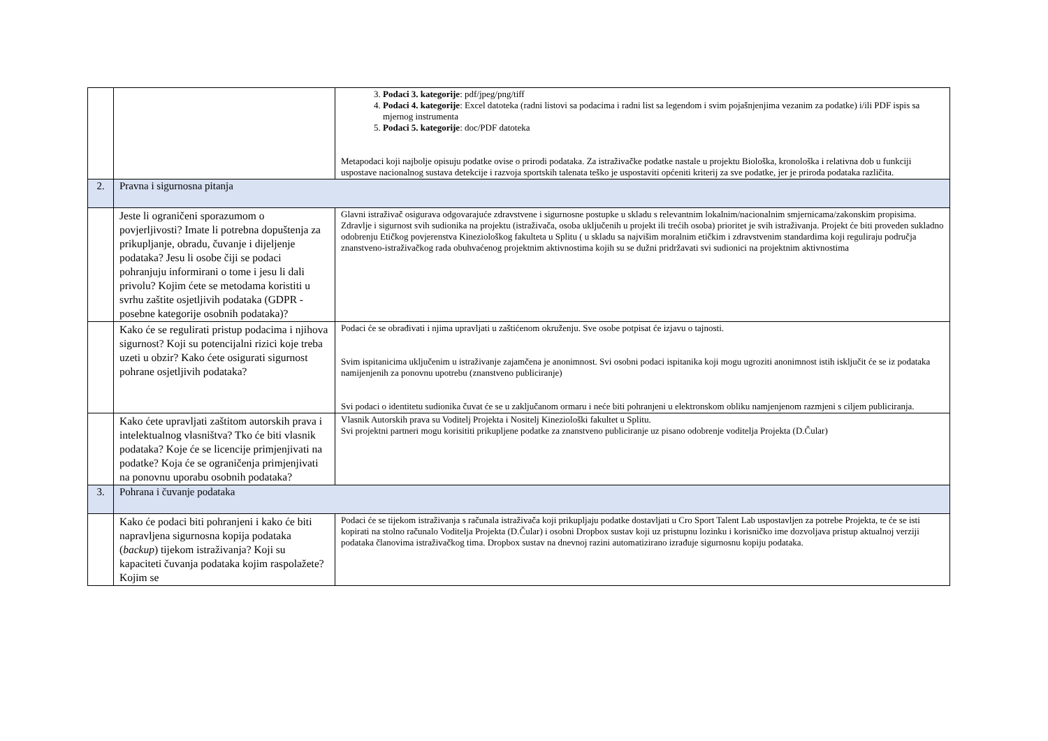| | | 3. Podaci 3. kategorije : pdf/jpeg/png/tiff 4. Podaci 4. kategorije : Excel datoteka (radni listovi sa podacima i radni list sa legendom i svim pojašnjenjima vezanim za podatke) i/ili PDF ispis sa mjernog instrumenta 5. Podaci 5. kategorije : doc/PDF datoteka Metapodaci koji najbolje opisuju podatke ovise o prirodi podataka. Za istraživačke podatke nastale u projektu Biološka, kronološka i relativna dob u funkciji uspostave nacionalnog sustava detekcije i razvoja sportskih talenata teško je uspostaviti općeniti kriterij za sve podatke, jer je priroda podataka različita. |
| 2. | Pravna i sigurnosna pitanja | |
| | Jeste li ograničeni sporazumom o povjerljivosti? Imate li potrebna dopuštenja za prikupljanje, obradu, čuvanje i dijeljenje podataka? Jesu li osobe čiji se podaci pohranjuju informirani o tome i jesu li dali privolu? Kojim ćete se metodama koristiti u svrhu zaštite osjetljivih podataka (GDPR - posebne kategorije osobnih podataka)? | Glavni istraživač osigurava odgovarajuće zdravstvene i sigurnosne postupke u skladu s relevantnim lokalnim/nacionalnim smjernicama/zakonskim propisima. Zdravlje i sigurnost svih sudionika na projektu (istraživača, osoba uključenih u projekt ili trećih osoba) prioritet je svih istraživanja. Projekt će biti proveden sukladno odobrenju Etičkog povjerenstva Kineziološkog fakulteta u Splitu ( u skladu sa najvišim moralnim etičkim i zdravstvenim standardima koji reguliraju područja znanstveno-istraživačkog rada obuhvaćenog projektnim aktivnostima kojih su se dužni pridržavati svi sudionici na projektnim aktivnostima |
| | Kako će se regulirati pristup podacima i njihova sigurnost? Koji su potencijalni rizici koje treba uzeti u obzir? Kako ćete osigurati sigurnost pohrane osjetljivih podataka? | Podaci će se obrađivati i njima upravljati u zaštićenom okruženju. Sve osobe potpisat će izjavu o tajnosti. Svim ispitanicima uključenim u istraživanje zajamčena je anonimnost. Svi osobni podaci ispitanika koji mogu ugroziti anonimnost istih isključit će se iz podataka namijenjenih za ponovnu upotrebu (znanstveno publiciranje) Svi podaci o identitetu sudionika čuvat će se u zaključanom ormaru i neće biti pohranjeni u elektronskom obliku namjenjenom razmjeni s ciljem publiciranja. |
| | Kako ćete upravljati zaštitom autorskih prava i intelektualnog vlasništva? Tko će biti vlasnik podataka? Koje će se licencije primjenjivati na podatke? Koja će se ograničenja primjenjivati na ponovnu uporabu osobnih podataka? | Vlasnik Autorskih prava su Voditelj Projekta i Nositelj Kineziološki fakultet u Splitu. Svi projektni partneri mogu korisititi prikupljene podatke za znanstveno publiciranje uz pisano odobrenje voditelja Projekta (D.Čular) |
| 3. | Pohrana i čuvanje podataka | |
| | Kako će podaci biti pohranjeni i kako će biti napravljena sigurnosna kopija podataka ( backup ) tijekom istraživanja? Koji su kapaciteti čuvanja podataka kojim raspolažete? Kojim se | Podaci će se tijekom istraživanja s računala istraživača koji prikupljaju podatke dostavljati u Cro Sport Talent Lab uspostavljen za potrebe Projekta, te će se isti kopirati na stolno računalo Voditelja Projekta (D.Čular) i osobni Dropbox sustav koji uz pristupnu lozinku i korisničko ime dozvoljava pristup aktualnoj verziji podataka članovima istraživačkog tima. Dropbox sustav na dnevnoj razini automatizirano izrađuje sigurnosnu kopiju podataka. |